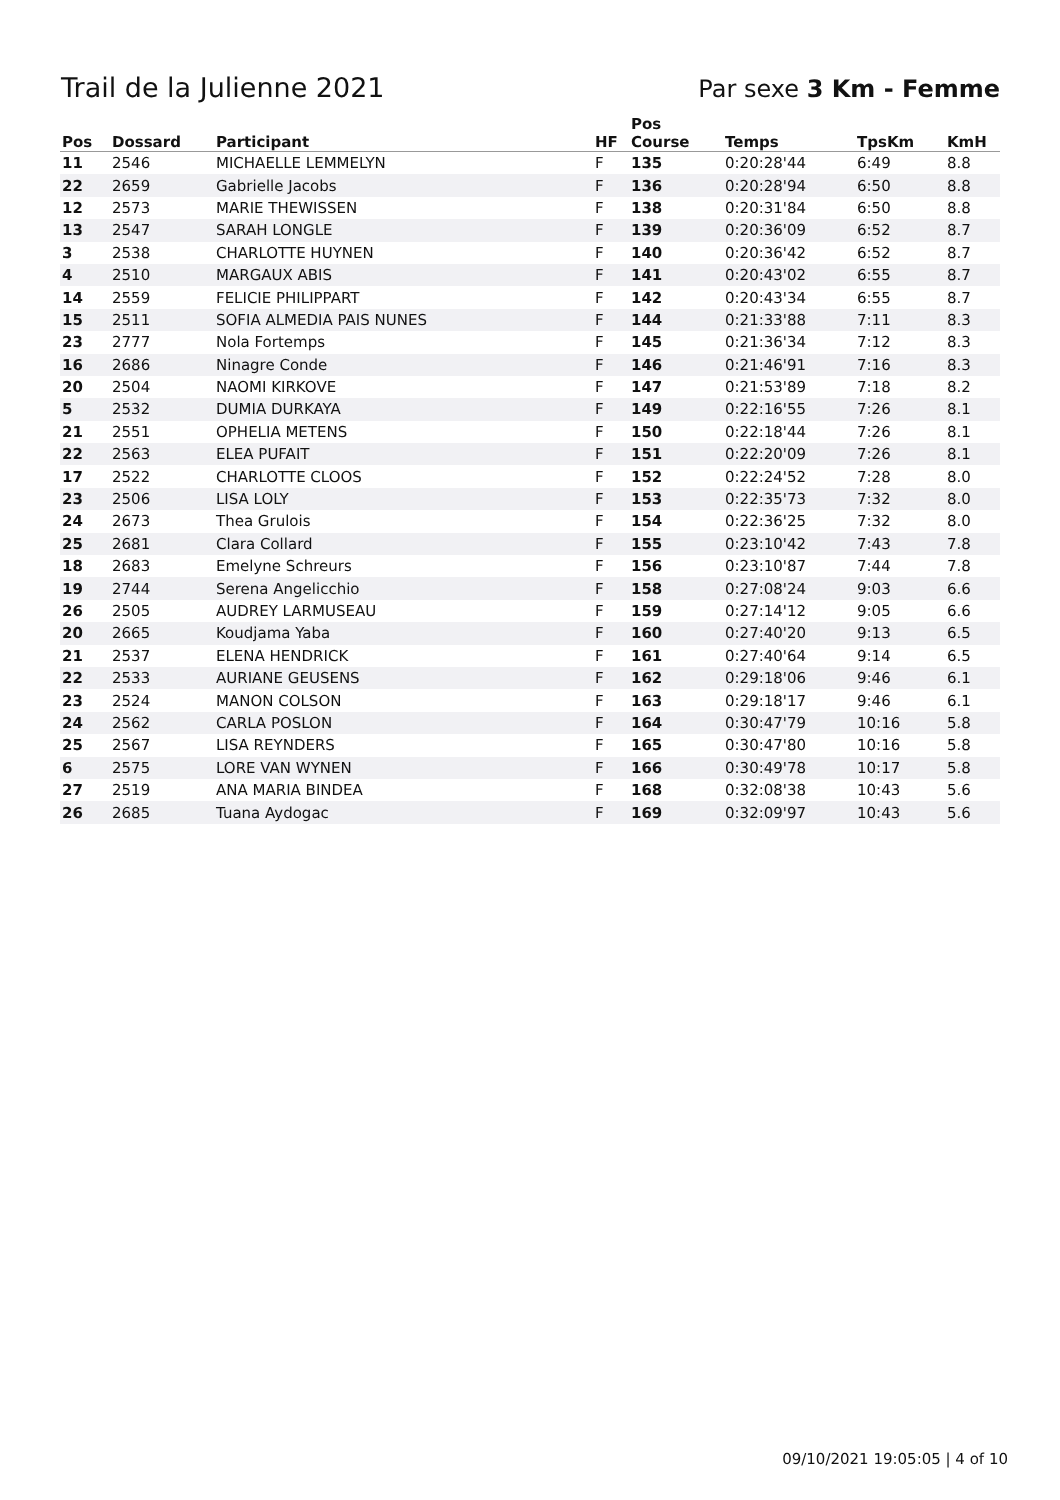Trail de la Julienne 2021 Par sexe 3 Km - Femme
| Pos | Dossard | Participant | HF | Pos Course | Temps | TpsKm | KmH |
| --- | --- | --- | --- | --- | --- | --- | --- |
| 11 | 2546 | MICHAELLE LEMMELYN | F | 135 | 0:20:28'44 | 6:49 | 8.8 |
| 22 | 2659 | Gabrielle Jacobs | F | 136 | 0:20:28'94 | 6:50 | 8.8 |
| 12 | 2573 | MARIE THEWISSEN | F | 138 | 0:20:31'84 | 6:50 | 8.8 |
| 13 | 2547 | SARAH LONGLE | F | 139 | 0:20:36'09 | 6:52 | 8.7 |
| 3 | 2538 | CHARLOTTE HUYNEN | F | 140 | 0:20:36'42 | 6:52 | 8.7 |
| 4 | 2510 | MARGAUX ABIS | F | 141 | 0:20:43'02 | 6:55 | 8.7 |
| 14 | 2559 | FELICIE PHILIPPART | F | 142 | 0:20:43'34 | 6:55 | 8.7 |
| 15 | 2511 | SOFIA ALMEDIA PAIS NUNES | F | 144 | 0:21:33'88 | 7:11 | 8.3 |
| 23 | 2777 | Nola Fortemps | F | 145 | 0:21:36'34 | 7:12 | 8.3 |
| 16 | 2686 | Ninagre Conde | F | 146 | 0:21:46'91 | 7:16 | 8.3 |
| 20 | 2504 | NAOMI KIRKOVE | F | 147 | 0:21:53'89 | 7:18 | 8.2 |
| 5 | 2532 | DUMIA DURKAYA | F | 149 | 0:22:16'55 | 7:26 | 8.1 |
| 21 | 2551 | OPHELIA METENS | F | 150 | 0:22:18'44 | 7:26 | 8.1 |
| 22 | 2563 | ELEA PUFAIT | F | 151 | 0:22:20'09 | 7:26 | 8.1 |
| 17 | 2522 | CHARLOTTE CLOOS | F | 152 | 0:22:24'52 | 7:28 | 8.0 |
| 23 | 2506 | LISA LOLY | F | 153 | 0:22:35'73 | 7:32 | 8.0 |
| 24 | 2673 | Thea Grulois | F | 154 | 0:22:36'25 | 7:32 | 8.0 |
| 25 | 2681 | Clara Collard | F | 155 | 0:23:10'42 | 7:43 | 7.8 |
| 18 | 2683 | Emelyne Schreurs | F | 156 | 0:23:10'87 | 7:44 | 7.8 |
| 19 | 2744 | Serena Angelicchio | F | 158 | 0:27:08'24 | 9:03 | 6.6 |
| 26 | 2505 | AUDREY LARMUSEAU | F | 159 | 0:27:14'12 | 9:05 | 6.6 |
| 20 | 2665 | Koudjama Yaba | F | 160 | 0:27:40'20 | 9:13 | 6.5 |
| 21 | 2537 | ELENA HENDRICK | F | 161 | 0:27:40'64 | 9:14 | 6.5 |
| 22 | 2533 | AURIANE GEUSENS | F | 162 | 0:29:18'06 | 9:46 | 6.1 |
| 23 | 2524 | MANON COLSON | F | 163 | 0:29:18'17 | 9:46 | 6.1 |
| 24 | 2562 | CARLA POSLON | F | 164 | 0:30:47'79 | 10:16 | 5.8 |
| 25 | 2567 | LISA REYNDERS | F | 165 | 0:30:47'80 | 10:16 | 5.8 |
| 6 | 2575 | LORE VAN WYNEN | F | 166 | 0:30:49'78 | 10:17 | 5.8 |
| 27 | 2519 | ANA MARIA BINDEA | F | 168 | 0:32:08'38 | 10:43 | 5.6 |
| 26 | 2685 | Tuana Aydogac | F | 169 | 0:32:09'97 | 10:43 | 5.6 |
09/10/2021 19:05:05 | 4 of 10